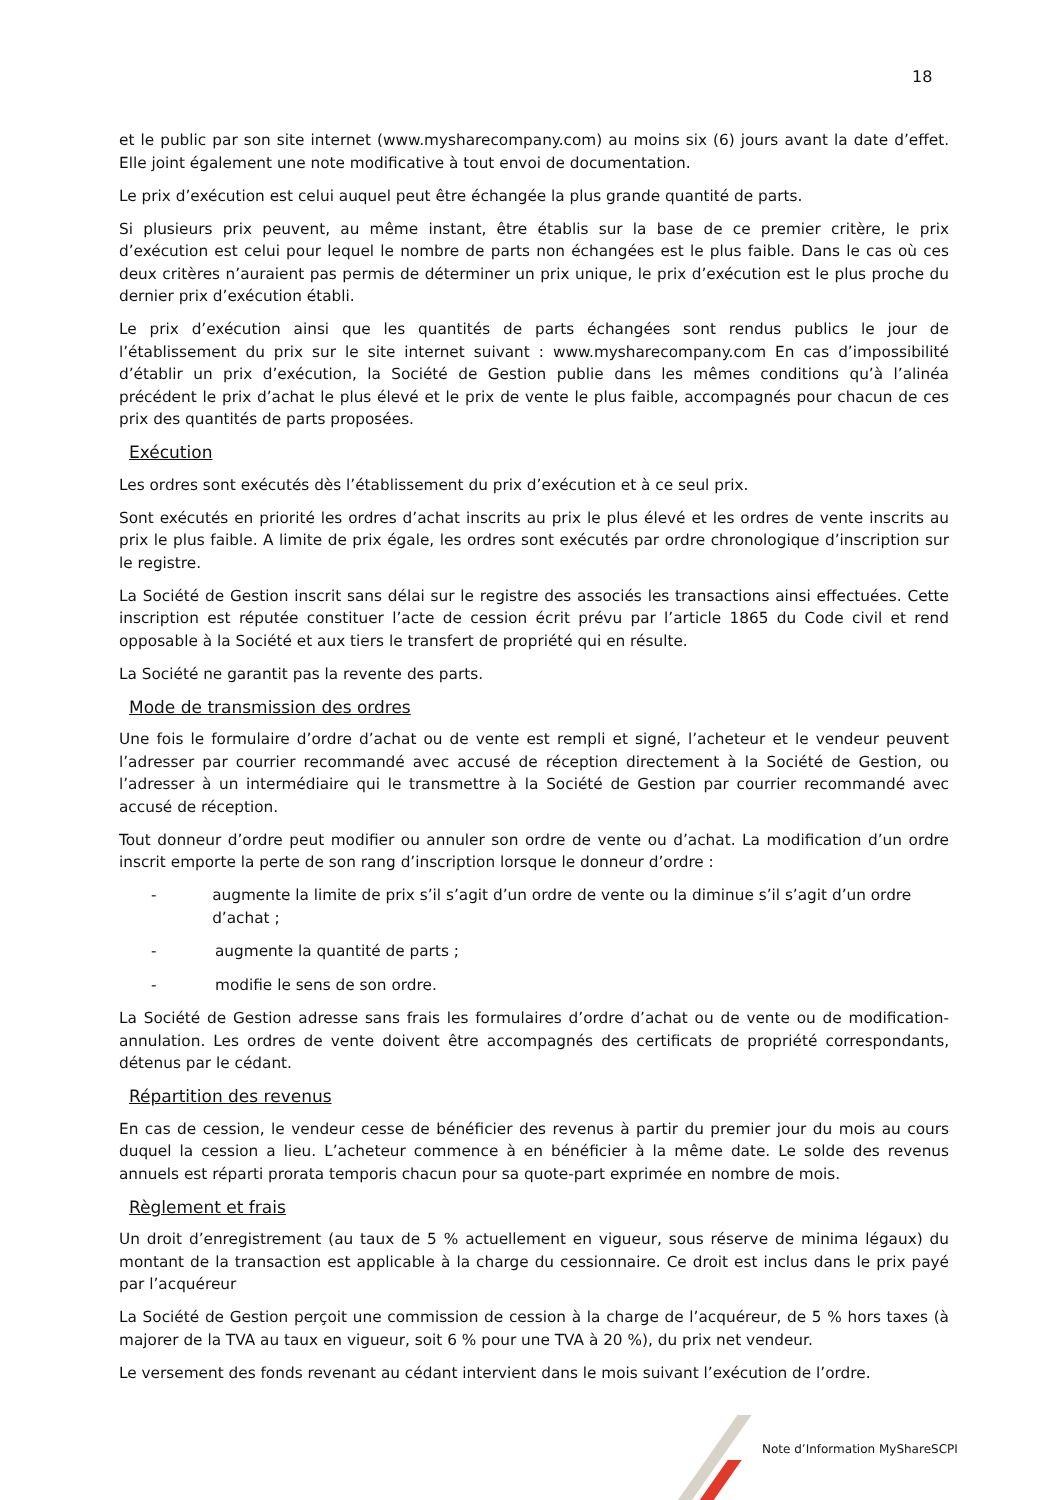18
et le public par son site internet (www.mysharecompany.com) au moins six (6) jours avant la date d’effet. Elle joint également une note modificative à tout envoi de documentation.
Le prix d’exécution est celui auquel peut être échangée la plus grande quantité de parts.
Si plusieurs prix peuvent, au même instant, être établis sur la base de ce premier critère, le prix d’exécution est celui pour lequel le nombre de parts non échangées est le plus faible. Dans le cas où ces deux critères n’auraient pas permis de déterminer un prix unique, le prix d’exécution est le plus proche du dernier prix d’exécution établi.
Le prix d’exécution ainsi que les quantités de parts échangées sont rendus publics le jour de l’établissement du prix sur le site internet suivant : www.mysharecompany.com En cas d’impossibilité d’établir un prix d’exécution, la Société de Gestion publie dans les mêmes conditions qu’à l’alinéa précédent le prix d’achat le plus élevé et le prix de vente le plus faible, accompagnés pour chacun de ces prix des quantités de parts proposées.
Exécution
Les ordres sont exécutés dès l’établissement du prix d’exécution et à ce seul prix.
Sont exécutés en priorité les ordres d’achat inscrits au prix le plus élevé et les ordres de vente inscrits au prix le plus faible. A limite de prix égale, les ordres sont exécutés par ordre chronologique d’inscription sur le registre.
La Société de Gestion inscrit sans délai sur le registre des associés les transactions ainsi effectuées. Cette inscription est réputée constituer l’acte de cession écrit prévu par l’article 1865 du Code civil et rend opposable à la Société et aux tiers le transfert de propriété qui en résulte.
La Société ne garantit pas la revente des parts.
Mode de transmission des ordres
Une fois le formulaire d’ordre d’achat ou de vente est rempli et signé, l’acheteur et le vendeur peuvent l’adresser par courrier recommandé avec accusé de réception directement à la Société de Gestion, ou l’adresser à un intermédiaire qui le transmettre à la Société de Gestion par courrier recommandé avec accusé de réception.
Tout donneur d’ordre peut modifier ou annuler son ordre de vente ou d’achat. La modification d’un ordre inscrit emporte la perte de son rang d’inscription lorsque le donneur d’ordre :
- augmente la limite de prix s’il s’agit d’un ordre de vente ou la diminue s’il s’agit d’un ordre d’achat ;
- augmente la quantité de parts ;
- modifie le sens de son ordre.
La Société de Gestion adresse sans frais les formulaires d’ordre d’achat ou de vente ou de modification-annulation. Les ordres de vente doivent être accompagnés des certificats de propriété correspondants, détenus par le cédant.
Répartition des revenus
En cas de cession, le vendeur cesse de bénéficier des revenus à partir du premier jour du mois au cours duquel la cession a lieu. L’acheteur commence à en bénéficier à la même date. Le solde des revenus annuels est réparti prorata temporis chacun pour sa quote-part exprimée en nombre de mois.
Règlement et frais
Un droit d’enregistrement (au taux de 5 % actuellement en vigueur, sous réserve de minima légaux) du montant de la transaction est applicable à la charge du cessionnaire. Ce droit est inclus dans le prix payé par l’acquéreur
La Société de Gestion perçoit une commission de cession à la charge de l’acquéreur, de 5 % hors taxes (à majorer de la TVA au taux en vigueur, soit 6 % pour une TVA à 20 %), du prix net vendeur.
Le versement des fonds revenant au cédant intervient dans le mois suivant l’exécution de l’ordre.
Note d’Information MyShareSCPI